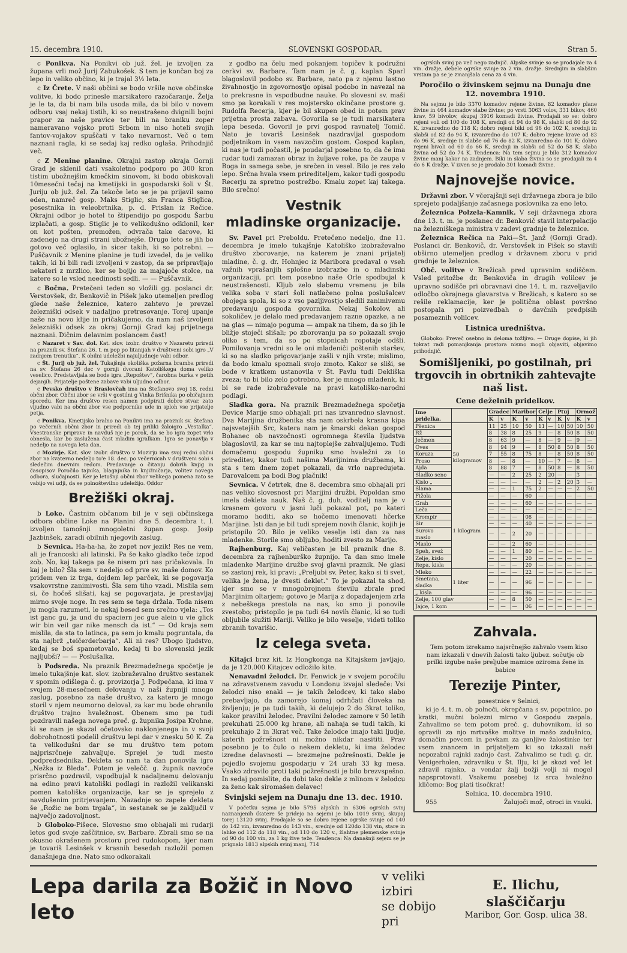15. decembra 1910. SLOVENSKI GOSPODAR. Stran 5.
c Ponikva. Na Ponikvi ob juž. žel. je izvoljen za župana vrli mož Jurij Zabukošek. S tem je končan boj za lepo in veliko občino, ki je trajal 3½ leta.
c Iz Črete. V naši občini se bodo vršile nove občinske volitve, ki bodo prinesle marsikatero razočaranje. Želja je le ta, da bi nam bila usoda mila, da bi bilo v novem odboru vsaj nekaj tistih, ki so neustrašeno dvignili bojni prapor za naše pravice ter bili na braniku zoper nameravano vojsko proti Srbom in niso hoteli svojih fantov-vojakov spuščati v tako nevarnost. Več o tem naznani ragla, ki se sedaj kaj redko oglaša. Prihodnjič več.
c Z Menine planine. Okrajni zastop okraja Gornji Grad je sklenil dati vsakoletno podporo po 300 kron tistim ubožnejšim kmečkim sinovom, ki bodo obiskovali 10mesečni tečaj na kmetijski in gospodarski šoli v Št. Juriju ob juž. žel. Za tekoče leto se je pa prijavil samo eden, namreč gosp. Maks Stiglic, sin Franca Stiglica, posestnika in veleobrtnika, p. d. Prislan iz Rečice. Okrajni odbor je hotel to štipendijo po gospodu Šarbu izplačati, a gosp. Stiglic je to velikodušno odklonil, ker on kot pošten, premožen, odvrača take darove, ki zadenejo na drugi strani ubožnejše. Drugo leto se jih bo gotovo več oglasilo, in sicer takih, ki so potrebni. — Puščavnik z Menine planine je tudi izvedel, da je veliko takih, ki bi bili radi izvoljeni v zastop, da se pripravljajo nekateri z mrzlico, ker se bojijo za majajoče stolce, na katere so le vsled needinosti sedli. — — Puščavnik.
c Bočna. Pretečeni teden so vložili gg. poslanci dr. Verstovšek, dr. Benkovič in Pišek jako utemeljen predlog glede naše železnice, katero zahtevo je prevzel železniški odsek v nadaljno pretresovanje. Torej upanje naše na novo klije in pričakujemo, da nam naš izvoljeni železniški odsek za okraj Gornji Grad kaj prijetnega naznani. Dičnim delavnim poslancem čast!
c Nazaret v Sav. dol. Kat. slov. izobr. društvo v Nazaretu priredi na praznik sv. Štefana 26. t. m pop po litanijah v društveni sobi igro „V zadnjem trenutku“. K obilni udeležbi najuljudneje vabi odbor.
c Št. Jurij ob juž. žel. Tukajšnja okoliška požarna bramba priredi na sv. Štefana 26 dec v gornji dvorani Katoliškega doma veliko veselico. Predstavljala se bode igra „Repoštev“, čarobna burka v petih dejanjih. Prijatelje poštene zabave vabi uljudno odbor.
c Pevsko društvo v Braslovčah ima na Štefanovo svoj 18. redni občni zbor. Občni zbor se vrši v gostilni g Vinka Brišnika po običajnem sporedu. Ker ima društvo resen namen podpirati dobro stvar, zato vljudno vabi na občni zbor vse podpornike ude in sploh vse prijatelje petja.
c Ponikva. Kmetijsko bralno na Ponikvi ima na praznik sv. Štefana po večernih občni zbor in priredi ob tej priliki žaloigro „Vestalka“. Vsestranske priprave in navduš nje je porok, da se bo igra zopet vrlo obnesla, kar bo zaslužena čast mladim igralkam. Igra se ponavlja v nedeljo na novega leta dan.
c Mozirje. Kat. slov. izobr. društvo v Mozirju ima svoj redni občni zbor na kvaterno nedeljo to'e 18. dec. po večernicah v društveni sobi s sledečim dnevnim redom. Predavanje o čitanju dobrih knjig in časopisov Poročilo tajnika, blagajnika in knjižničarja, volitev novega odbora, slučajnosti. Ker je letošnji občni zbor velikega pomena zato se vabijo vsi udji, da se polnoštevilno udeležijo. Oddor
Brežiški okraj.
b Loke. Častnim občanom bil je v seji občinskega odbora občine Loke na Planini dne 5. decembra t. l. izvoljen tamošnji mnogoletni župan gosp. Josip Jazbinšek, zaradi obilnih njegovih zaslug.
b Sevnica. Ha-ha-ha, že zopet nov jezik! Res ne vem, ali je francoski ali latinski. Pa še kako gladko teče izpod zob. No, kaj takega pa še nisem pri nas pričakovala. In kaj je bilo? Šla sem v nedeljo od prve sv. maše domov. Ko pridem ven iz trga, dojdem lep parček, ki se pogovarja vsakovrstne zanimivosti. Šla sem tiho vzadi. Mislila sem si, če hočeš slišati, kaj se pogovarjata, je prestavljaj mirno svoje noge. In res sem se tega držala. Toda nisem ju mogla razumeti, le nekaj besed sem srečno vjela: „Tos ist ganc gu, ja und du spaciern jec gue alein u vie glick wir bin veil gar nike mensch da ist.“ — Od kraja sem mislila, da sta to latinca, pa sem jo kmalu pogruntala, da sta najbrž „teičerderbarja“. Ali ni res? Ubogo ljudstvo, kedaj se boš spametovalo, kedaj ti bo slovenski jezik najljubši? — — Poslušalka.
b Podsreda. Na praznik Brezmadežnega spočetje je imelo tukajšnje kat. slov. izobraževalno društvo sestanek v spomin odišlega č. g. provizorja J. Podpečana, ki ima v svojem 28-mesečnem delovanju v naši župniji mnogo zaslug, posebno za naše društvo, za katero je mnogo storil v njem neumorno deloval, za kar mu bode ohranilo društvo trajno hvaležnost. Obenem smo pa tudi pozdravili našega novega preč. g. župnika Josipa Krohne, ki se nam je skazal očetovsko naklonjenega in v svoji dobrohotnosti podelil društvu lepi dar v znesku 50 K. Za ta velikodušni dar se mu društvo tem potom najprisrčneje zahvaljuje. Sprejel je tudi mesto podpredsednika. Dekleta so nam ta dan ponovila igro „Nežka iz Bleda“. Potem je velečč. g. župnik navzoče prisrčno pozdravil, vspodbujal k nadaljnemu delovanju na edino pravi katoliški podlagi in razložil velikanski pomen katoliške organizacije, kar se je sprejelo z navdušenim pritrjevanjem. Nazadnje so zapele dekleta še „Rožic ne bom trgala“, in sestanek se je zaključil v največjo zadovoljnost.
b Globoko-Pišece. Slovesno smo obhajali mi rudarji letos god svoje zaščitnice, sv. Barbare. Zbrali smo se na okusno okrašenem prostoru pred rudokopom, kjer nam je tovariš Lesinšek v krasnih besedah razložil pomen današnjega dne. Nato smo odkorakali
z godbo na čelu med pokanjem topičev k podružni cerkvi sv. Barbare. Tam nam je č. g. kaplan Sparl blagoslovil podobo sv. Barbare, nato pa z njemu lastno živahnostjo in zgovornostjo opisal podobo in navezal na to prekrasne in vspodbudne nauke. Po slovesni sv. maši smo pa korakali v res mojstersko okinčane prostore g. Rudolfa Recerja, kjer je bil skupen obed in potem prav prijetna prosta zabava. Govorila se je tudi marsikatera lepa beseda. Govoril je prvi gospod ravnatelj Tomič. Nato je tovariš Lesinšek nazdravljal gospodom podjetnikom in vsem navzočim gostom. Gospod kaplan, ki nas je tudi počastil, je poudarjal posebno to, da če ima rudar tudi zamazan obraz in žuljave roke, pa če zaupa v Boga in samega sebe, je srečen in vesel. Bilo je res zelo lepo. Srčna hvala vsem prirediteljem, kakor tudi gospodu Recerju za spretno postrežbo. Kmalu zopet kaj takega. Bilo srečno!
Vestnik
mladinske organizacije.
Sv. Pavel pri Preboldu. Pretečeno nedeljo, dne 11. decembra je imelo tukajšnje Katoliško izobraževalno društvo zborovanje, na katerem je znani prijatelj mladine, č. g. dr. Hohnjec iz Maribora predaval o vseh važnih vprašanjih splošne izobrazbe in o mladinski organizaciji, pri tem posebno naše Orle spodbujal k neustrašenosti. Kljub zelo slabemu vremenu je bila velika soba v stari šoli natlačeno polna poslušalcev obojega spola, ki so z vso pazljivostjo sledili zanimivemu predavanju gospoda govornika. Nekaj Sokolov, ali sokoličev, je delalo med predavanjem razne opazke, a ne na glas — nimajo poguma — ampak na tihem, da so jih le bližje stoječi slišali; po zborovanju pa so pokazali svojo oliko s tem, da so po stopnicah ropotaje odšli. Pomilovanja vredni so le oni mladeniči poštenih staršev, ki so na sladko prigovarjanje zašli v njih vrste; mislimo, da bodo kmalu spoznali svojo zmoto. Kakor se sliši, se bode v kratkem ustanovila v Št. Pavlu tudi Dekliška zveza; to bi bilo zelo potrebno, ker je mnogo mladenk, ki bi se rade izobraževale na pravi katoliško-narodni podlagi.
Sladka gora. Na praznik Brezmadežnega spočetja Device Marije smo obhajali pri nas izvanredno slavnost. Dva Marijina družbenika sta nam oskrbela krasna kipa najsvetejših Src, katera nam je šmarski dekan gospod Bohanec ob navzočnosti ogromnega števila ljudstva blagoslovil, za kar se mu najtoplejše zahvaljujemo. Tudi domačemu gospodu župniku smo hvaležni za to prireditev, kakor tudi našima Marijinima družbama, ki sta s tem dnem zopet pokazali, da vrlo napredujeta. Darovalcem pa bodi Bog plačnik!
Sevnica. V četrtek, dne 8. decembra smo obhajali pri nas veliko slovesnost pri Marijini družbi. Popoldan smo imela dekleta nauk. Naš č. g. duh. voditelj nam je v krasnem govoru v jasni luči pokazal pot, po kateri moramo hoditi, ako se hočemo imenovati hčerke Marijine. Isti dan je bil tudi sprejem novih članic, kojih je pristopilo 20. Bilo je veliko veselje isti dan za nas mladenke. Storile smo obljubo, hoditi zvesto za Marijo.
Rajhenburg. Kaj veličasten je bil praznik dne 8. decembra za rajhenburško župnijo. Ta dan smo imele mladenke Marijine družbe svoj glavni praznik. Ne glasi se zastonj rek, ki pravi: „Preljubi sv. Peter, kako si ti svet, velika je žena, je dvesti deklet.“ To je pokazal ta shod, kjer smo se v mnogobrojnem številu zbrale pred Marijinim oltarjem; gotovo je Marija z dopadajenjem zrla z nebeškega prestola na nas, ko smo ji ponovile zvestobo; pristopilo je pa tudi 64 novih članic, ki so tudi obljubile služiti Mariji. Veliko je bilo veselje, videti toliko zbranih tovarišic.
Iz celega sveta.
Kitajci brez kit. Iz Hongkonga na Kitajskem javljajo, da je 120.000 Kitajcev odložilo kite.
Nenavadni želodci. Dr. Fenwick je v svojem poročilu na zdravstvenem zavodu v Londonu izvajal sledeče: Vsi želodci niso enaki — je takih želodcev, ki tako slabo prebavljajo, da zamorejo komaj odrhčati človeka na življenju; je pa tudi takih, ki delujejo 2 do 3krat toliko, kakor pravilni želodec. Pravilni želodec zamore v 50 letih prekuhati 25.000 kg hrane, ali nahaja se tudi takih, ki prekuhajo 2 in 3krat več. Take želodce imajo taki ljudje, katerih požrešnost ni možno nikdar nasititi. Prav posebno je to čulo o nekem dekletu, ki ima želodec izredne delavnosti — brezmejne požrešnosti. Dekle je pojedlo svojemu gospodarju v 24 urah 33 kg mesa. Vsako zdravilo proti taki požrešnosti je bilo brezvspešno. In sedaj pomislite, da dobi tako dekle z mlinom v želodcu za ženo kak siromašen delavec!
Svinjski sejem na Dunaju dne 13. dec. 1910.
V početku sejma je bilo 5795 alpskih in 6306 ogrskih svinj naznanjenih (katere še pridejo na sejem) je bilo 1019 svinj, skupaj torej 13120 svinj. Prodajale so se dobro rejene ogrske svinje od 140 do 142 vin, izvanredno do 143 vin., srednje od 120do 138 vin, stare in lahke od 112 do 118 vin., od 110 do 120 v., žlahtne plemenske svinje od 90 do 100 vin, za 1 kg žive teže. Tendenca: Na današnji sejem se je prignalo 1813 alpskih svinj manj, 714
ogrskih svinj pa več nego zadnjič. Alpske svinje so se prodajale za 4 vin. dražje, debele ogrske svinje za 2 vin. dražje. Srednjim in slabšim vrstam pa se je zmanjšala cena za 4 vin.
Poročilo o živinskem sejmu na Dunaju dne 12. novembra 1910.
Na sejmu je bilo 3370 komadov rejene živine, 82 komadov plane živine in 464 komadov slabe živine; po vrsti 3063 volov, 331 bikov, 460 krav, 59 bivolov, skupaj 3916 komadi živine. Prodajali so se: dobro rejeni voli od 100 do 108 K, srednji od 94 do 98 K, slabši od 80 do 92 K, izvanredno do 118 K; dobro rejeni biki od 96 do 102 K, srednji in slabši od 82 do 94 K, izvanredno do 107 K; dobro rejene krave od 83 do 96 K, srednje in slabše od 76 do 82 K, izvanredno do 101 K; dobro rejeni bivoli od 60 do 66 K, srednji in slabši od 52 do 58 K; slaba živina od 52 do 74 K. Tendenca: Na tem sejmu je bilo 312 komadov živine manj kakor na zadnjem. Biki in slaba živina so se prodajali za 4 do 6 K dražje. V izven se je prodalo 301 komadi živine.
Najnovejše novice.
Državni zbor. V včerajšnji seji državnega zbora je bilo sprejeto podaljšanje začasnega poslovnika za eno leto.
Železnica Polzela-Kamnik. V seji državnega zbora dne 13. t. m. je poslanec dr. Benkovič stavil interpelacijo na železniškega ministra v zadevi gradnje te železnice.
Železnica Rečica na Paki—Št. Janž (Gornji Grad). Poslanci dr. Benkovič, dr. Verstovšek in Pišek so stavili obširno utemeljen predlog v državnem zboru v prid gradnje te železnice.
Obč. volitve v Brežicah pred upravnim sodiščem. Vsled pritožbe dr. Benkoviča in drugih volilcev je upravno sodišče pri obravnavi dne 14. t. m. razveljavilo odločbo okrajnega glavarstva v Brežicah, s katero so se rešile reklamacije, ker je politična oblast površno postopala pri poizvedbah o davčnih predpisih posameznih volilcev.
Listnica uredništva.
Globoko: Preveč osebno in deloma tožljivo. — Druge dopise, ki jih tokrat radi pomanjkanja prostora nismo mogli objaviti, objavimo prihodnjič.
Somišljeniki, po gostilnah, pri trgovcih in obrtnikih zahtevajte naš list.
Cene deželnih pridelkov.
| Ime pridelka. | | Gradec | | Maribor | | Celje | | Ptuj | | Ormož | |
| --- | --- | --- | --- | --- | --- | --- | --- | --- | --- | --- | --- |
| | | K | v | K | v | K | v | K | v | K | v |
| Pšenica | 50 kilogramov | 11 | 25 | 10 | 50 | 11 | — | 10 | 50 | 10 | 50 |
| Rž | | 8 | 38 | 8 | 25 | 9 | — | 8 | 50 | 8 | 50 |
| Ječmen | | 8 | 63 | 9 | — | 8 | — | 9 | — | 9 | — |
| Oves | | 8 | 94 | 9 | — | 8 | 50 | 8 | 50 | 8 | 50 |
| Koruza | | 7 | 55 | 8 | 75 | 8 | — | 8 | 50 | 8 | 50 |
| Proso | | 8 | — | 8 | — | 10 | — | 7 | — | 8 | — |
| Ajda | | 8 | 88 | 7 | — | 8 | 50 | 8 | — | 8 | 50 |
| Sladko seno | | — | — | 2 | 25 | 2 | 20 | — | — | 3 | — |
| Kislo „ | | — | — | — | — | 2 | — | 2 | 20 | 3 | — |
| Slama | | — | — | 1 | 75 | 2 | — | — | — | 2 | 50 |
| Fižola | 1 kilogram | — | — | — | 60 | — | — | — | — | — | — |
| Grah | | — | — | — | 60 | — | — | — | — | — | — |
| Leča | | — | — | — | — | — | — | — | — | — | — |
| Krompir | | — | — | — | 08 | — | — | — | — | — | — |
| Sir | | — | — | — | 40 | — | — | — | — | — | — |
| Surovo maslo | | — | — | 2 | 20 | — | — | — | — | — | — |
| Maslo | | — | — | 2 | 60 | — | — | — | — | — | — |
| Speh, svež | | — | — | 1 | 80 | — | — | — | — | — | — |
| Zelje, kislo | | — | — | — | 20 | — | — | — | — | — | — |
| Repa, kisla | | — | — | — | 20 | — | — | — | — | — | — |
| Mleko | 1 liter | — | — | — | 22 | — | — | — | — | — | — |
| Smetana, sladka | | — | — | — | 96 | — | — | — | — | — | — |
| „ kisla | | — | — | — | 96 | — | — | — | — | — | — |
| Zelje, 100 glav | | — | — | 8 | 50 | — | — | — | — | — | — |
| Jajce, 1 kom | | — | — | — | 06 | — | — | — | — | — | — |
Zahvala.
Tem potom izrekamo najsrčnejšo zahvalo vsem kiso nam izkazali v dnevih žalosti tako ljubez. sočutje ob prilki izgube naše preljube mamice oziroma žene in babice
Terezije Pinter,
posestnice v Selnici,
ki je 4. t. m. ob polnoči, okrepčana s sv. popotnico, po kratki, mučni bolezni mirno v Gospodu zaspala. Zahvalimo se tem potom preč. g. duhovnikom, ki so opravili za njo mrtvaške molitve in mašo zadušnico, domačim pevcem in pevkam za ganljive žalostinke ter vsem znancem in prijateljem ki so izkazali naši nepozabni rajnki zadnjo čast. Zahvalimo se tudi g. dr. Venigerholen, zdravniku v Št. Ilju, ki je skozi več let zdravil rajnko, a vendar žalj božji volji ni mogel napsprotovati. Vsakemu posebej iz srca hvaležno kličemo: Bog plati tisočkrat!
Selnica, 10. decembra 1910.
955 Žalujoči mož, otroci in vnuki.
Lepa darila za Božič in Novo leto v veliki izbiri
se dobijo pri E. Ilichu, slaščičarju
Maribor, Gor. Gosp. ulica 38.